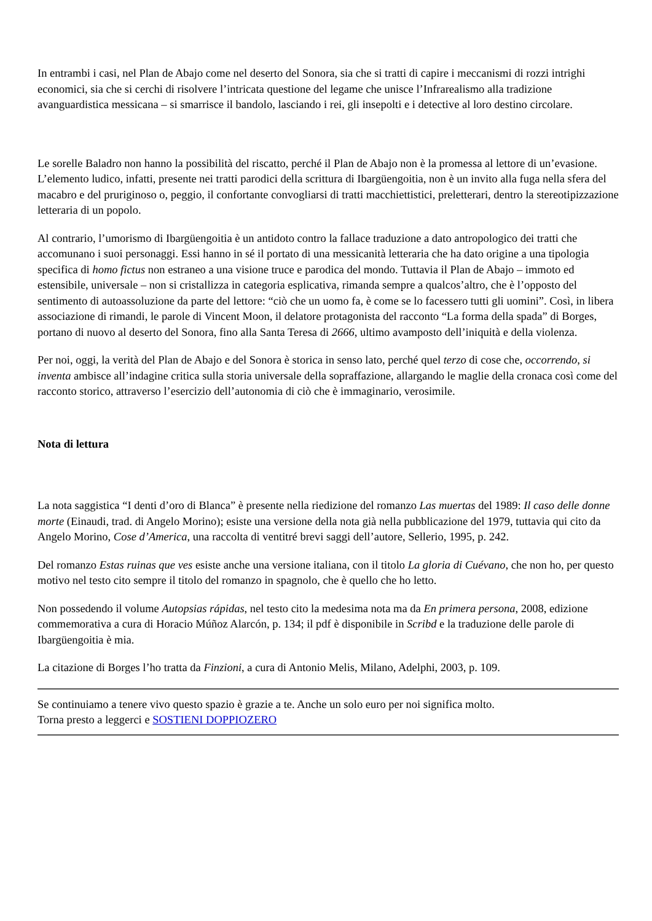In entrambi i casi, nel Plan de Abajo come nel deserto del Sonora, sia che si tratti di capire i meccanismi di rozzi intrighi economici, sia che si cerchi di risolvere l’intricata questione del legame che unisce l’Infrarealismo alla tradizione avanguardistica messicana – si smarrisce il bandolo, lasciando i rei, gli insepolti e i detective al loro destino circolare.
Le sorelle Baladro non hanno la possibilità del riscatto, perché il Plan de Abajo non è la promessa al lettore di un’evasione. L’elemento ludico, infatti, presente nei tratti parodici della scrittura di Ibargüengoitia, non è un invito alla fuga nella sfera del macabro e del pruriginoso o, peggio, il confortante convogliarsi di tratti macchiettistici, preletterari, dentro la stereotipizzazione letteraria di un popolo.
Al contrario, l’umorismo di Ibargüengoitia è un antidoto contro la fallace traduzione a dato antropologico dei tratti che accomunano i suoi personaggi. Essi hanno in sé il portato di una messicanità letteraria che ha dato origine a una tipologia specifica di homo fictus non estraneo a una visione truce e parodica del mondo. Tuttavia il Plan de Abajo – immoto ed estensibile, universale – non si cristallizza in categoria esplicativa, rimanda sempre a qualcos’altro, che è l’opposto del sentimento di autoassoluzione da parte del lettore: “ciò che un uomo fa, è come se lo facessero tutti gli uomini”. Così, in libera associazione di rimandi, le parole di Vincent Moon, il delatore protagonista del racconto “La forma della spada” di Borges, portano di nuovo al deserto del Sonora, fino alla Santa Teresa di 2666, ultimo avamposto dell’iniquità e della violenza.
Per noi, oggi, la verità del Plan de Abajo e del Sonora è storica in senso lato, perché quel terzo di cose che, occorrendo, si inventa ambisce all’indagine critica sulla storia universale della sopraffazione, allargando le maglie della cronaca così come del racconto storico, attraverso l’esercizio dell’autonomia di ciò che è immaginario, verosimile.
Nota di lettura
La nota saggistica “I denti d’oro di Blanca” è presente nella riedizione del romanzo Las muertas del 1989: Il caso delle donne morte (Einaudi, trad. di Angelo Morino); esiste una versione della nota già nella pubblicazione del 1979, tuttavia qui cito da Angelo Morino, Cose d’America, una raccolta di ventitré brevi saggi dell’autore, Sellerio, 1995, p. 242.
Del romanzo Estas ruinas que ves esiste anche una versione italiana, con il titolo La gloria di Cuévano, che non ho, per questo motivo nel testo cito sempre il titolo del romanzo in spagnolo, che è quello che ho letto.
Non possedendo il volume Autopsias rápidas, nel testo cito la medesima nota ma da En primera persona, 2008, edizione commemorativa a cura di Horacio Múñoz Alarcón, p. 134; il pdf è disponibile in Scribd e la traduzione delle parole di Ibargüengoitia è mia.
La citazione di Borges l’ho tratta da Finzioni, a cura di Antonio Melis, Milano, Adelphi, 2003, p. 109.
Se continuiamo a tenere vivo questo spazio è grazie a te. Anche un solo euro per noi significa molto.
Torna presto a leggerci e SOSTIENI DOPPIOZERO